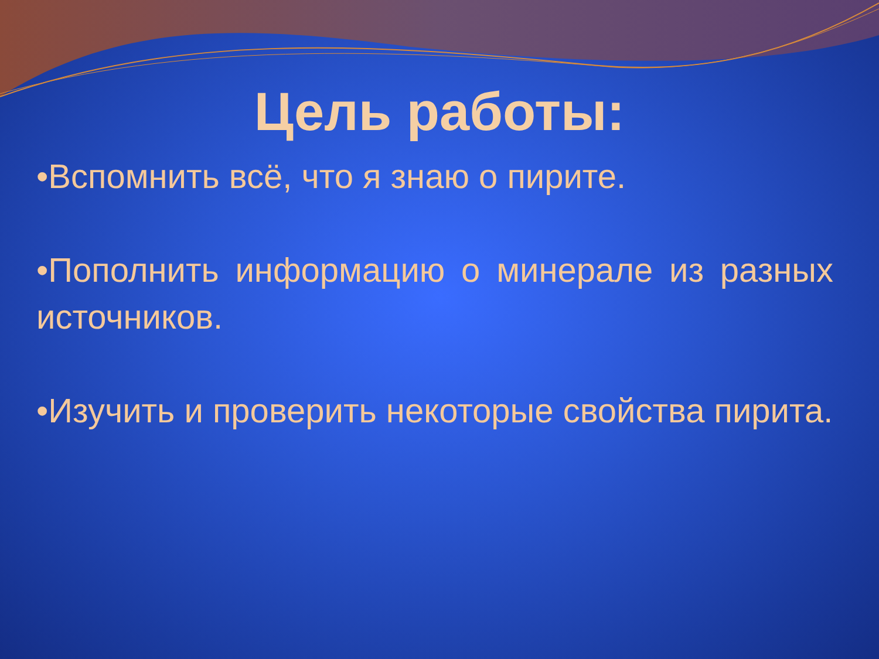Цель работы:
•Вспомнить всё, что я знаю о пирите.
•Пополнить информацию о минерале из разных источников.
•Изучить и проверить некоторые свойства пирита.